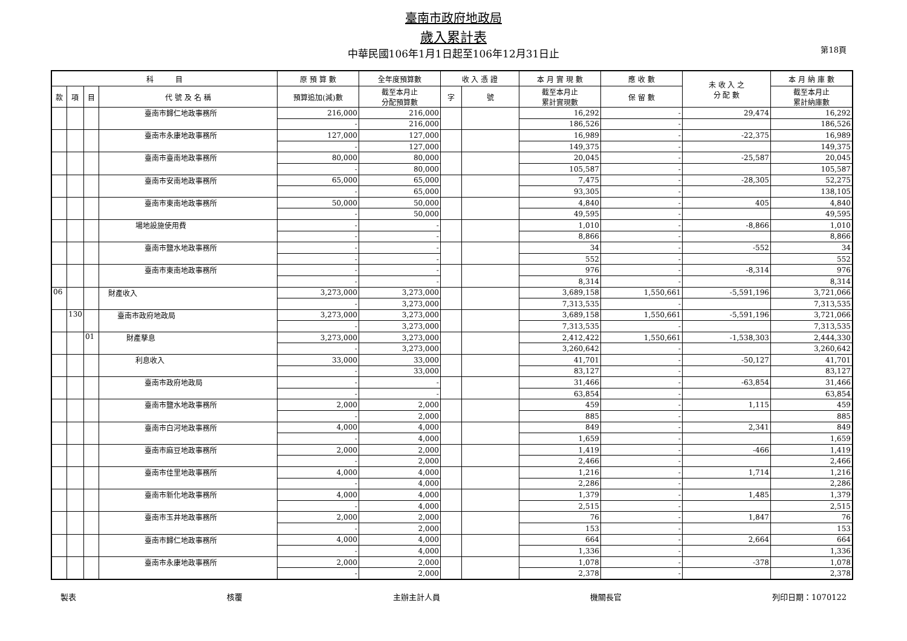臺南市政府地政局
歲入累計表
中華民國106年1月1日起至106年12月31日止
第18頁
| 科 目 | | | | 原 預 算 數 | 全年度預算數 | 收 入 憑 證 | | 本 月 實 現 數 | 應 收 數 | 未 收 入 之 分 配 數 | 本 月 納 庫 數 |
| --- | --- | --- | --- | --- | --- | --- | --- | --- | --- | --- | --- |
| 款 | 項 | 目 | 代 號 及 名 稱 | 預算追加(減)數 | 截至本月止 分配預算數 | 字 | 號 | 截至本月止 累計實現數 | 保 留 數 | | 截至本月止 累計納庫數 |
| | | | 臺南市歸仁地政事務所 | 216,000 | 216,000 | | | 16,292 | - | 29,474 | 16,292 |
| | | | | - | 216,000 | | | 186,526 | - | | 186,526 |
| | | | 臺南市永康地政事務所 | 127,000 | 127,000 | | | 16,989 | - | -22,375 | 16,989 |
| | | | | - | 127,000 | | | 149,375 | - | | 149,375 |
| | | | 臺南市臺南地政事務所 | 80,000 | 80,000 | | | 20,045 | - | -25,587 | 20,045 |
| | | | | - | 80,000 | | | 105,587 | - | | 105,587 |
| | | | 臺南市安南地政事務所 | 65,000 | 65,000 | | | 7,475 | - | -28,305 | 52,275 |
| | | | | - | 65,000 | | | 93,305 | - | | 138,105 |
| | | | 臺南市東南地政事務所 | 50,000 | 50,000 | | | 4,840 | - | 405 | 4,840 |
| | | | | - | 50,000 | | | 49,595 | - | | 49,595 |
| | | | 場地設施使用費 | - | - | | | 1,010 | - | -8,866 | 1,010 |
| | | | | - | - | | | 8,866 | - | | 8,866 |
| | | | 臺南市鹽水地政事務所 | - | - | | | 34 | - | -552 | 34 |
| | | | | - | - | | | 552 | - | | 552 |
| | | | 臺南市東南地政事務所 | - | - | | | 976 | - | -8,314 | 976 |
| | | | | - | - | | | 8,314 | - | | 8,314 |
| 06 | | | 財產收入 | 3,273,000 | 3,273,000 | | | 3,689,158 | 1,550,661 | -5,591,196 | 3,721,066 |
| | | | | - | 3,273,000 | | | 7,313,535 | - | | 7,313,535 |
| | 130 | | 臺南市政府地政局 | 3,273,000 | 3,273,000 | | | 3,689,158 | 1,550,661 | -5,591,196 | 3,721,066 |
| | | | | - | 3,273,000 | | | 7,313,535 | - | | 7,313,535 |
| | | 01 | 財產孳息 | 3,273,000 | 3,273,000 | | | 2,412,422 | 1,550,661 | -1,538,303 | 2,444,330 |
| | | | | - | 3,273,000 | | | 3,260,642 | - | | 3,260,642 |
| | | | 利息收入 | 33,000 | 33,000 | | | 41,701 | - | -50,127 | 41,701 |
| | | | | - | 33,000 | | | 83,127 | - | | 83,127 |
| | | | 臺南市政府地政局 | - | - | | | 31,466 | - | -63,854 | 31,466 |
| | | | | - | - | | | 63,854 | - | | 63,854 |
| | | | 臺南市鹽水地政事務所 | 2,000 | 2,000 | | | 459 | - | 1,115 | 459 |
| | | | | - | 2,000 | | | 885 | - | | 885 |
| | | | 臺南市白河地政事務所 | 4,000 | 4,000 | | | 849 | - | 2,341 | 849 |
| | | | | - | 4,000 | | | 1,659 | - | | 1,659 |
| | | | 臺南市麻豆地政事務所 | 2,000 | 2,000 | | | 1,419 | - | -466 | 1,419 |
| | | | | - | 2,000 | | | 2,466 | - | | 2,466 |
| | | | 臺南市佳里地政事務所 | 4,000 | 4,000 | | | 1,216 | - | 1,714 | 1,216 |
| | | | | - | 4,000 | | | 2,286 | - | | 2,286 |
| | | | 臺南市新化地政事務所 | 4,000 | 4,000 | | | 1,379 | - | 1,485 | 1,379 |
| | | | | - | 4,000 | | | 2,515 | - | | 2,515 |
| | | | 臺南市玉井地政事務所 | 2,000 | 2,000 | | | 76 | - | 1,847 | 76 |
| | | | | - | 2,000 | | | 153 | - | | 153 |
| | | | 臺南市歸仁地政事務所 | 4,000 | 4,000 | | | 664 | - | 2,664 | 664 |
| | | | | - | 4,000 | | | 1,336 | - | | 1,336 |
| | | | 臺南市永康地政事務所 | 2,000 | 2,000 | | | 1,078 | - | -378 | 1,078 |
| | | | | - | 2,000 | | | 2,378 | - | | 2,378 |
製表 核覆 主辦主計人員 機關長官 列印日期：1070122